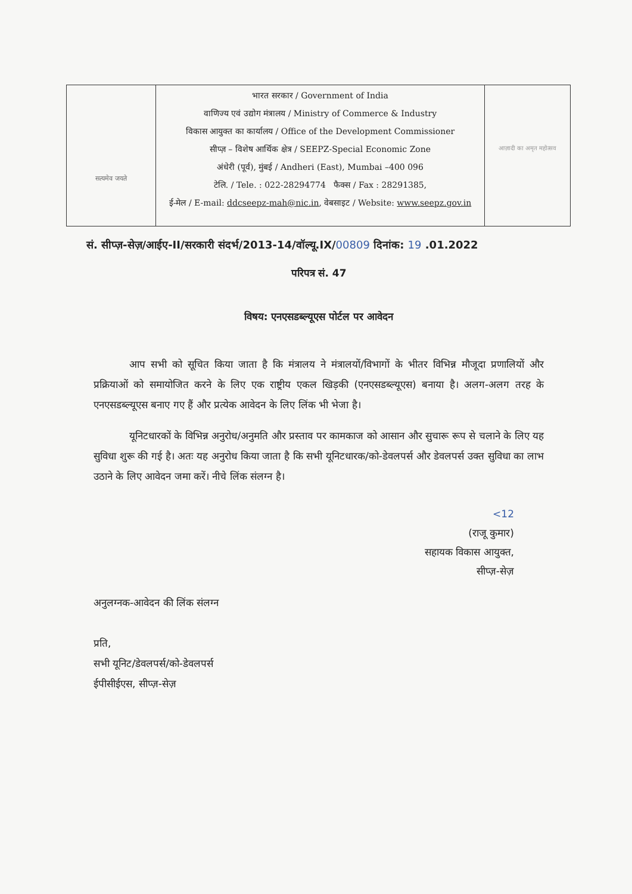सत्यमेव जयते
भारत सरकार / Government of India
वाणिज्य एवं उद्योग मंत्रालय / Ministry of Commerce & Industry
विकास आयुक्त का कार्यालय / Office of the Development Commissioner
सीप्ज़ – विशेष आर्थिक क्षेत्र / SEEPZ-Special Economic Zone
अंधेरी (पूर्व), मुंबई / Andheri (East), Mumbai –400 096
टेलि. / Tele. : 022-28294774 फैक्स / Fax : 28291385,
ई-मेल / E-mail: ddcseepz-mah@nic.in, वेबसाइट / Website: www.seepz.gov.in
आज़ादी का अमृत महोत्सव
सं. सीप्ज़-सेज़/आईए-II/सरकारी संदर्भ/2013-14/वॉल्यू.IX/00809 दिनांक: 19 .01.2022
परिपत्र सं. 47
विषय: एनएसडब्ल्यूएस पोर्टल पर आवेदन
आप सभी को सूचित किया जाता है कि मंत्रालय ने मंत्रालयों/विभागों के भीतर विभिन्न मौजूदा प्रणालियों और प्रक्रियाओं को समायोजित करने के लिए एक राष्ट्रीय एकल खिड़की (एनएसडब्ल्यूएस) बनाया है। अलग-अलग तरह के एनएसडब्ल्यूएस बनाए गए हैं और प्रत्येक आवेदन के लिए लिंक भी भेजा है।
यूनिटधारकों के विभिन्न अनुरोध/अनुमति और प्रस्ताव पर कामकाज को आसान और सुचारू रूप से चलाने के लिए यह सुविधा शुरू की गई है। अतः यह अनुरोध किया जाता है कि सभी यूनिटधारक/को-डेवलपर्स और डेवलपर्स उक्त सुविधा का लाभ उठाने के लिए आवेदन जमा करें। नीचे लिंक संलग्न है।
<12
(राजू कुमार)
सहायक विकास आयुक्त,
सीप्ज़-सेज़
अनुलग्नक-आवेदन की लिंक संलग्न
प्रति,
सभी यूनिट/डेवलपर्स/को-डेवलपर्स
ईपीसीईएस, सीप्ज़-सेज़